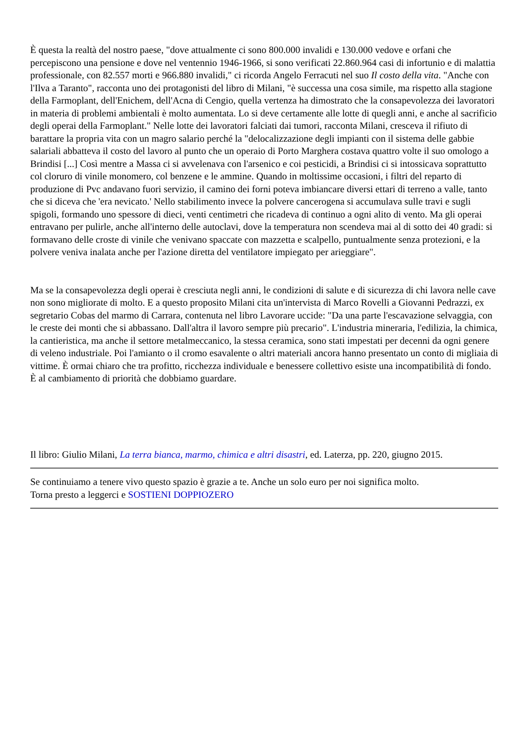È questa la realtà del nostro paese, "dove attualmente ci sono 800.000 invalidi e 130.000 vedove e orfani che percepiscono una pensione e dove nel ventennio 1946-1966, si sono verificati 22.860.964 casi di infortunio e di malattia professionale, con 82.557 morti e 966.880 invalidi," ci ricorda Angelo Ferracuti nel suo Il costo della vita. "Anche con l'Ilva a Taranto", racconta uno dei protagonisti del libro di Milani, "è successa una cosa simile, ma rispetto alla stagione della Farmoplant, dell'Enichem, dell'Acna di Cengio, quella vertenza ha dimostrato che la consapevolezza dei lavoratori in materia di problemi ambientali è molto aumentata. Lo si deve certamente alle lotte di quegli anni, e anche al sacrificio degli operai della Farmoplant." Nelle lotte dei lavoratori falciati dai tumori, racconta Milani, cresceva il rifiuto di barattare la propria vita con un magro salario perché la "delocalizzazione degli impianti con il sistema delle gabbie salariali abbatteva il costo del lavoro al punto che un operaio di Porto Marghera costava quattro volte il suo omologo a Brindisi [...] Così mentre a Massa ci si avvelenava con l'arsenico e coi pesticidi, a Brindisi ci si intossicava soprattutto col cloruro di vinile monomero, col benzene e le ammine. Quando in moltissime occasioni, i filtri del reparto di produzione di Pvc andavano fuori servizio, il camino dei forni poteva imbiancare diversi ettari di terreno a valle, tanto che si diceva che 'era nevicato.' Nello stabilimento invece la polvere cancerogena si accumulava sulle travi e sugli spigoli, formando uno spessore di dieci, venti centimetri che ricadeva di continuo a ogni alito di vento. Ma gli operai entravano per pulirle, anche all'interno delle autoclavi, dove la temperatura non scendeva mai al di sotto dei 40 gradi: si formavano delle croste di vinile che venivano spaccate con mazzetta e scalpello, puntualmente senza protezioni, e la polvere veniva inalata anche per l'azione diretta del ventilatore impiegato per arieggiare".
Ma se la consapevolezza degli operai è cresciuta negli anni, le condizioni di salute e di sicurezza di chi lavora nelle cave non sono migliorate di molto. E a questo proposito Milani cita un'intervista di Marco Rovelli a Giovanni Pedrazzi, ex segretario Cobas del marmo di Carrara, contenuta nel libro Lavorare uccide: "Da una parte l'escavazione selvaggia, con le creste dei monti che si abbassano. Dall'altra il lavoro sempre più precario". L'industria mineraria, l'edilizia, la chimica, la cantieristica, ma anche il settore metalmeccanico, la stessa ceramica, sono stati impestati per decenni da ogni genere di veleno industriale. Poi l'amianto o il cromo esavalente o altri materiali ancora hanno presentato un conto di migliaia di vittime. È ormai chiaro che tra profitto, ricchezza individuale e benessere collettivo esiste una incompatibilità di fondo. È al cambiamento di priorità che dobbiamo guardare.
Il libro: Giulio Milani, La terra bianca, marmo, chimica e altri disastri, ed. Laterza, pp. 220, giugno 2015.
Se continuiamo a tenere vivo questo spazio è grazie a te. Anche un solo euro per noi significa molto.
Torna presto a leggerci e SOSTIENI DOPPIOZERO